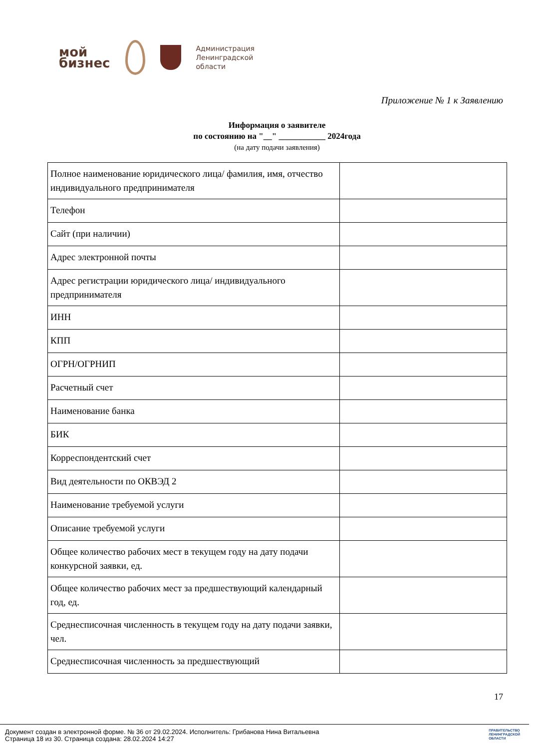мой
бизнес
Администрация
Ленинградской
области
Приложение № 1 к Заявлению
Информация о заявителе
по состоянию на "__" ___________ 2024года
(на дату подачи заявления)
| Полное наименование юридического лица/ фамилия, имя, отчество индивидуального предпринимателя | |
| Телефон | |
| Сайт (при наличии) | |
| Адрес электронной почты | |
| Адрес регистрации юридического лица/ индивидуального предпринимателя | |
| ИНН | |
| КПП | |
| ОГРН/ОГРНИП | |
| Расчетный счет | |
| Наименование банка | |
| БИК | |
| Корреспондентский счет | |
| Вид деятельности по ОКВЭД 2 | |
| Наименование требуемой услуги | |
| Описание требуемой услуги | |
| Общее количество рабочих мест в текущем году на дату подачи конкурсной заявки, ед. | |
| Общее количество рабочих мест за предшествующий календарный год, ед. | |
| Среднесписочная численность в текущем году на дату подачи заявки, чел. | |
| Среднесписочная численность за предшествующий | |
17
Документ создан в электронной форме. № 36 от 29.02.2024. Исполнитель: Грибанова Нина Витальевна
Страница 18 из 30. Страница создана: 28.02.2024 14:27
ПРАВИТЕЛЬСТВО
ЛЕНИНГРАДСКОЙ
ОБЛАСТИ